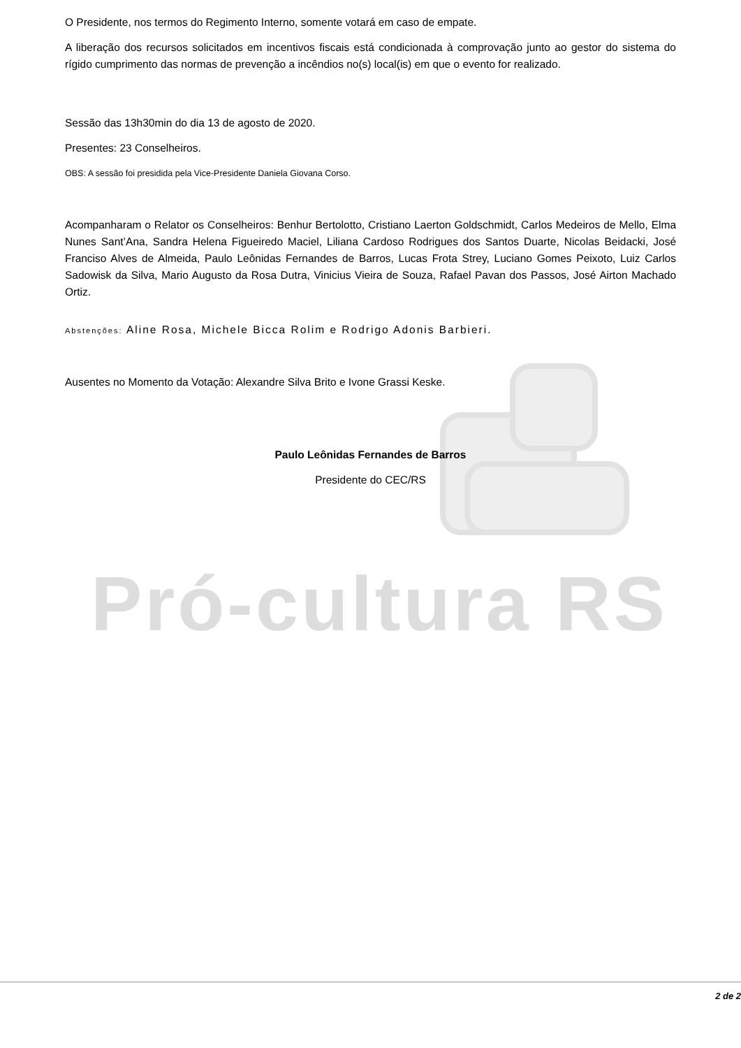Pró-cultura RS
O Presidente, nos termos do Regimento Interno, somente votará em caso de empate.
A liberação dos recursos solicitados em incentivos fiscais está condicionada à comprovação junto ao gestor do sistema do rígido cumprimento das normas de prevenção a incêndios no(s) local(is) em que o evento for realizado.
Sessão das 13h30min do dia 13 de agosto de 2020.
Presentes: 23 Conselheiros.
OBS: A sessão foi presidida pela Vice-Presidente Daniela Giovana Corso.
Acompanharam o Relator os Conselheiros: Benhur Bertolotto, Cristiano Laerton Goldschmidt, Carlos Medeiros de Mello, Elma Nunes Sant’Ana, Sandra Helena Figueiredo Maciel, Liliana Cardoso Rodrigues dos Santos Duarte, Nicolas Beidacki, José Franciso Alves de Almeida, Paulo Leônidas Fernandes de Barros, Lucas Frota Strey, Luciano Gomes Peixoto, Luiz Carlos Sadowisk da Silva, Mario Augusto da Rosa Dutra, Vinicius Vieira de Souza, Rafael Pavan dos Passos, José Airton Machado Ortiz.
Abstenções: Aline Rosa, Michele Bicca Rolim e Rodrigo Adonis Barbieri.
Ausentes no Momento da Votação: Alexandre Silva Brito e Ivone Grassi Keske.
Paulo Leônidas Fernandes de Barros
Presidente do CEC/RS
2 de 2